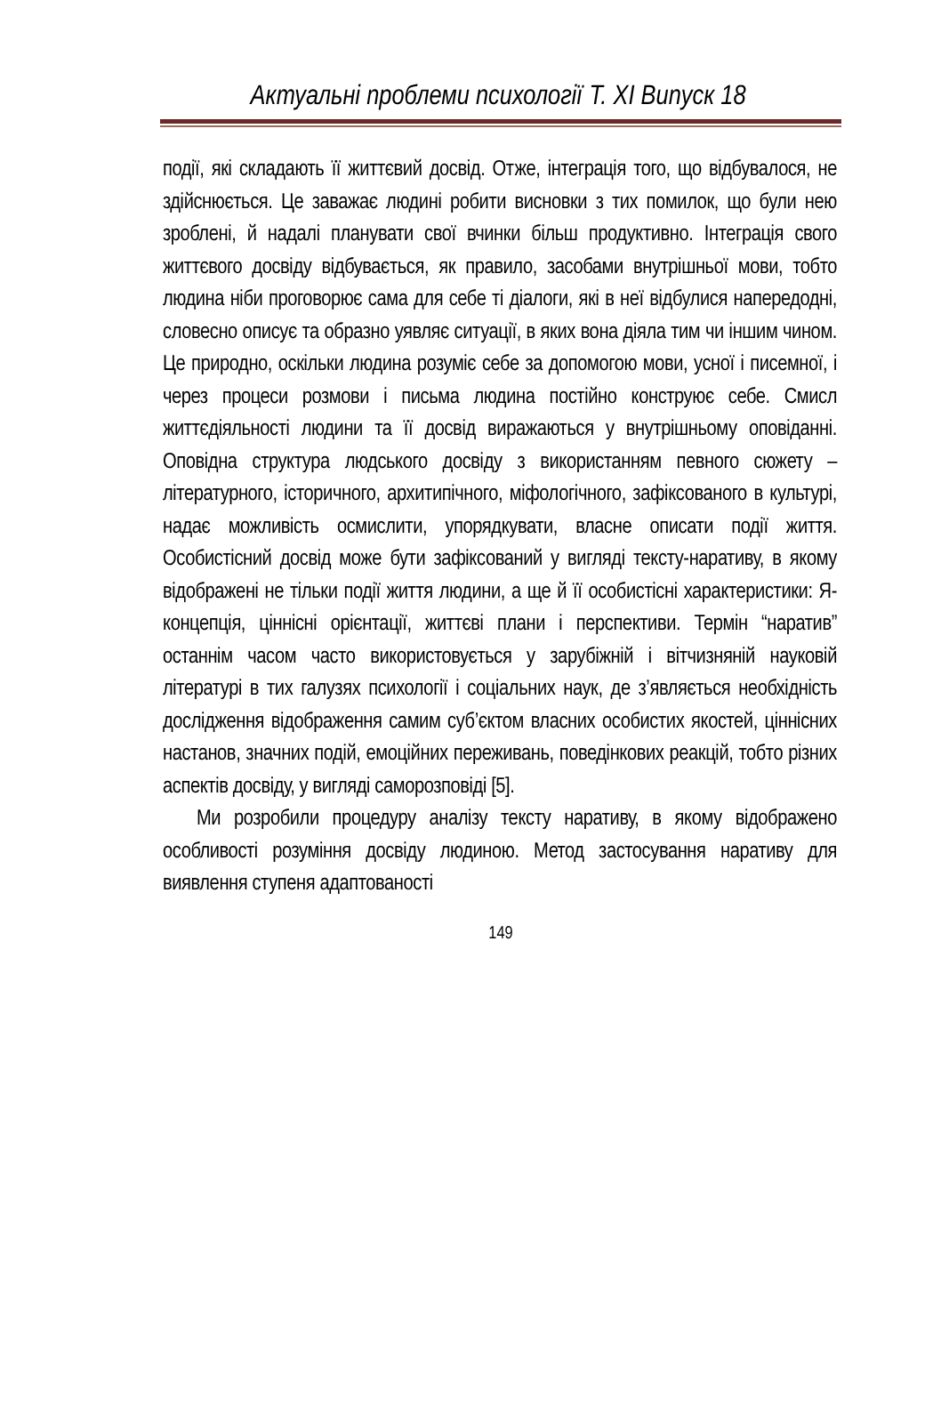Актуальні проблеми психології Т. ХІ Випуск 18
події, які складають її життєвий досвід. Отже, інтеграція того, що відбувалося, не здійснюється. Це заважає людині робити висновки з тих помилок, що були нею зроблені, й надалі планувати свої вчинки більш продуктивно. Інтеграція свого життєвого досвіду відбувається, як правило, засобами внутрішньої мови, тобто людина ніби проговорює сама для себе ті діалоги, які в неї відбулися напередодні, словесно описує та образно уявляє ситуації, в яких вона діяла тим чи іншим чином. Це природно, оскільки людина розуміє себе за допомогою мови, усної і писемної, і через процеси розмови і письма людина постійно конструює себе. Смисл життєдіяльності людини та її досвід виражаються у внутрішньому оповіданні. Оповідна структура людського досвіду з використанням певного сюжету – літературного, історичного, архитипічного, міфологічного, зафіксованого в культурі, надає можливість осмислити, упорядкувати, власне описати події життя. Особистісний досвід може бути зафіксований у вигляді тексту-наративу, в якому відображені не тільки події життя людини, а ще й її особистісні характеристики: Я-концепція, ціннісні орієнтації, життєві плани і перспективи. Термін “наратив” останнім часом часто використовується у зарубіжній і вітчизняній науковій літературі в тих галузях психології і соціальних наук, де з’являється необхідність дослідження відображення самим суб’єктом власних особистих якостей, ціннісних настанов, значних подій, емоційних переживань, поведінкових реакцій, тобто різних аспектів досвіду, у вигляді саморозповіді [5].
Ми розробили процедуру аналізу тексту наративу, в якому відображено особливості розуміння досвіду людиною. Метод застосування наративу для виявлення ступеня адаптованості
149